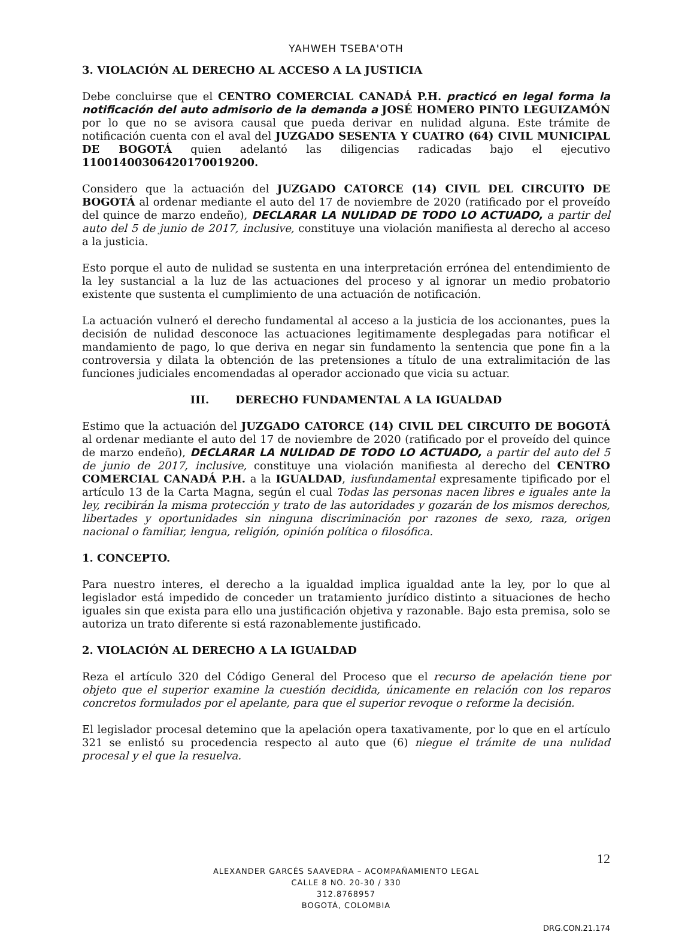YAHWEH TSEBA'OTH
3. VIOLACIÓN AL DERECHO AL ACCESO A LA JUSTICIA
Debe concluirse que el CENTRO COMERCIAL CANADÁ P.H. practicó en legal forma la notificación del auto admisorio de la demanda a JOSÉ HOMERO PINTO LEGUIZAMÓN por lo que no se avisora causal que pueda derivar en nulidad alguna. Este trámite de notificación cuenta con el aval del JUZGADO SESENTA Y CUATRO (64) CIVIL MUNICIPAL DE BOGOTÁ quien adelantó las diligencias radicadas bajo el ejecutivo 11001400306420170019200.
Considero que la actuación del JUZGADO CATORCE (14) CIVIL DEL CIRCUITO DE BOGOTÁ al ordenar mediante el auto del 17 de noviembre de 2020 (ratificado por el proveído del quince de marzo endeño), DECLARAR LA NULIDAD DE TODO LO ACTUADO, a partir del auto del 5 de junio de 2017, inclusive, constituye una violación manifiesta al derecho al acceso a la justicia.
Esto porque el auto de nulidad se sustenta en una interpretación errónea del entendimiento de la ley sustancial a la luz de las actuaciones del proceso y al ignorar un medio probatorio existente que sustenta el cumplimiento de una actuación de notificación.
La actuación vulneró el derecho fundamental al acceso a la justicia de los accionantes, pues la decisión de nulidad desconoce las actuaciones legitimamente desplegadas para notificar el mandamiento de pago, lo que deriva en negar sin fundamento la sentencia que pone fin a la controversia y dilata la obtención de las pretensiones a título de una extralimitación de las funciones judiciales encomendadas al operador accionado que vicia su actuar.
III. DERECHO FUNDAMENTAL A LA IGUALDAD
Estimo que la actuación del JUZGADO CATORCE (14) CIVIL DEL CIRCUITO DE BOGOTÁ al ordenar mediante el auto del 17 de noviembre de 2020 (ratificado por el proveído del quince de marzo endeño), DECLARAR LA NULIDAD DE TODO LO ACTUADO, a partir del auto del 5 de junio de 2017, inclusive, constituye una violación manifiesta al derecho del CENTRO COMERCIAL CANADÁ P.H. a la IGUALDAD, iusfundamental expresamente tipificado por el artículo 13 de la Carta Magna, según el cual Todas las personas nacen libres e iguales ante la ley, recibirán la misma protección y trato de las autoridades y gozarán de los mismos derechos, libertades y oportunidades sin ninguna discriminación por razones de sexo, raza, origen nacional o familiar, lengua, religión, opinión política o filosófica.
1. CONCEPTO.
Para nuestro interes, el derecho a la igualdad implica igualdad ante la ley, por lo que al legislador está impedido de conceder un tratamiento jurídico distinto a situaciones de hecho iguales sin que exista para ello una justificación objetiva y razonable. Bajo esta premisa, solo se autoriza un trato diferente si está razonablemente justificado.
2. VIOLACIÓN AL DERECHO A LA IGUALDAD
Reza el artículo 320 del Código General del Proceso que el recurso de apelación tiene por objeto que el superior examine la cuestión decidida, únicamente en relación con los reparos concretos formulados por el apelante, para que el superior revoque o reforme la decisión.
El legislador procesal detemino que la apelación opera taxativamente, por lo que en el artículo 321 se enlistó su procedencia respecto al auto que (6) niegue el trámite de una nulidad procesal y el que la resuelva.
12
ALEXANDER GARCÉS SAAVEDRA – ACOMPAÑAMIENTO LEGAL
CALLE 8 NO. 20-30 / 330
312.8768957
BOGOTÁ, COLOMBIA
DRG.CON.21.174